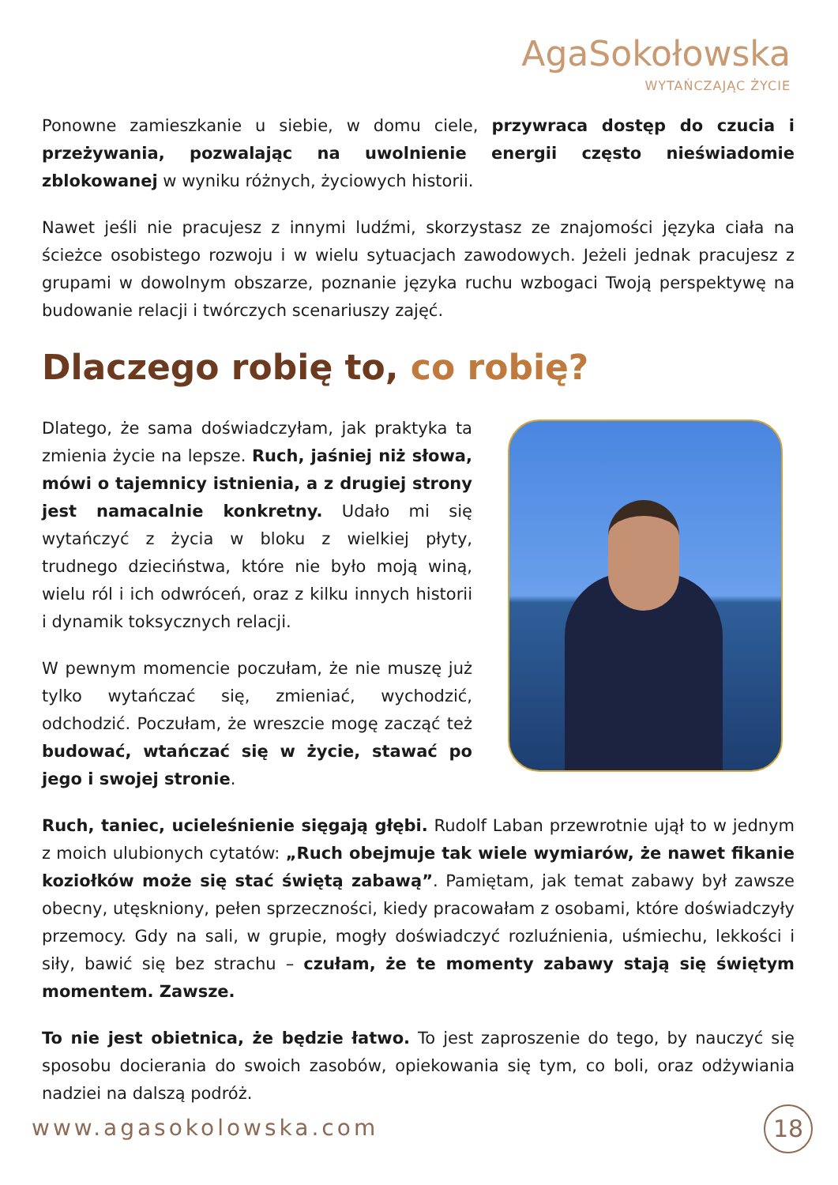AgaSokołowska
WYTAŃCZAJĄC ŻYCIE
Ponowne zamieszkanie u siebie, w domu ciele, przywraca dostęp do czucia i przeżywania, pozwalając na uwolnienie energii często nieświadomie zblokowanej w wyniku różnych, życiowych historii.
Nawet jeśli nie pracujesz z innymi ludźmi, skorzystasz ze znajomości języka ciała na ścieżce osobistego rozwoju i w wielu sytuacjach zawodowych. Jeżeli jednak pracujesz z grupami w dowolnym obszarze, poznanie języka ruchu wzbogaci Twoją perspektywę na budowanie relacji i twórczych scenariuszy zajęć.
Dlaczego robię to, co robię?
Dlatego, że sama doświadczyłam, jak praktyka ta zmienia życie na lepsze. Ruch, jaśniej niż słowa, mówi o tajemnicy istnienia, a z drugiej strony jest namacalnie konkretny. Udało mi się wytańczyć z życia w bloku z wielkiej płyty, trudnego dzieciństwa, które nie było moją winą, wielu ról i ich odwróceń, oraz z kilku innych historii i dynamik toksycznych relacji.
W pewnym momencie poczułam, że nie muszę już tylko wytańczać się, zmieniać, wychodzić, odchodzić. Poczułam, że wreszcie mogę zacząć też budować, wtańczać się w życie, stawać po jego i swojej stronie.
Ruch, taniec, ucieleśnienie sięgają głębi. Rudolf Laban przewrotnie ujął to w jednym z moich ulubionych cytatów: „Ruch obejmuje tak wiele wymiarów, że nawet fikanie koziołków może się stać świętą zabawą”. Pamiętam, jak temat zabawy był zawsze obecny, utęskniony, pełen sprzeczności, kiedy pracowałam z osobami, które doświadczyły przemocy. Gdy na sali, w grupie, mogły doświadczyć rozluźnienia, uśmiechu, lekkości i siły, bawić się bez strachu – czułam, że te momenty zabawy stają się świętym momentem. Zawsze.
To nie jest obietnica, że będzie łatwo. To jest zaproszenie do tego, by nauczyć się sposobu docierania do swoich zasobów, opiekowania się tym, co boli, oraz odżywiania nadziei na dalszą podróż.
www.agasokolowska.com 18